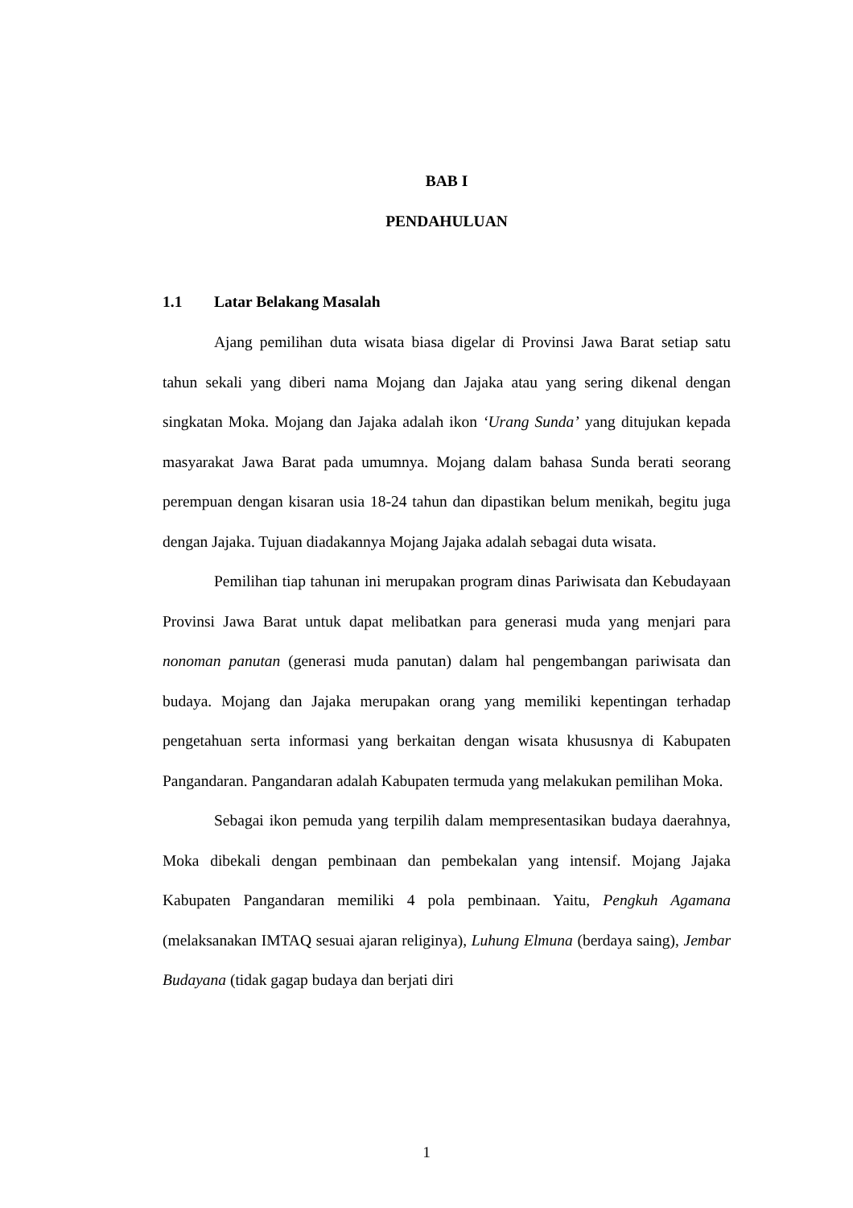BAB I
PENDAHULUAN
1.1 Latar Belakang Masalah
Ajang pemilihan duta wisata biasa digelar di Provinsi Jawa Barat setiap satu tahun sekali yang diberi nama Mojang dan Jajaka atau yang sering dikenal dengan singkatan Moka. Mojang dan Jajaka adalah ikon ‘Urang Sunda’ yang ditujukan kepada masyarakat Jawa Barat pada umumnya. Mojang dalam bahasa Sunda berati seorang perempuan dengan kisaran usia 18-24 tahun dan dipastikan belum menikah, begitu juga dengan Jajaka. Tujuan diadakannya Mojang Jajaka adalah sebagai duta wisata.
Pemilihan tiap tahunan ini merupakan program dinas Pariwisata dan Kebudayaan Provinsi Jawa Barat untuk dapat melibatkan para generasi muda yang menjari para nonoman panutan (generasi muda panutan) dalam hal pengembangan pariwisata dan budaya. Mojang dan Jajaka merupakan orang yang memiliki kepentingan terhadap pengetahuan serta informasi yang berkaitan dengan wisata khususnya di Kabupaten Pangandaran. Pangandaran adalah Kabupaten termuda yang melakukan pemilihan Moka.
Sebagai ikon pemuda yang terpilih dalam mempresentasikan budaya daerahnya, Moka dibekali dengan pembinaan dan pembekalan yang intensif. Mojang Jajaka Kabupaten Pangandaran memiliki 4 pola pembinaan. Yaitu, Pengkuh Agamana (melaksanakan IMTAQ sesuai ajaran religinya), Luhung Elmuna (berdaya saing), Jembar Budayana (tidak gagap budaya dan berjati diri
1